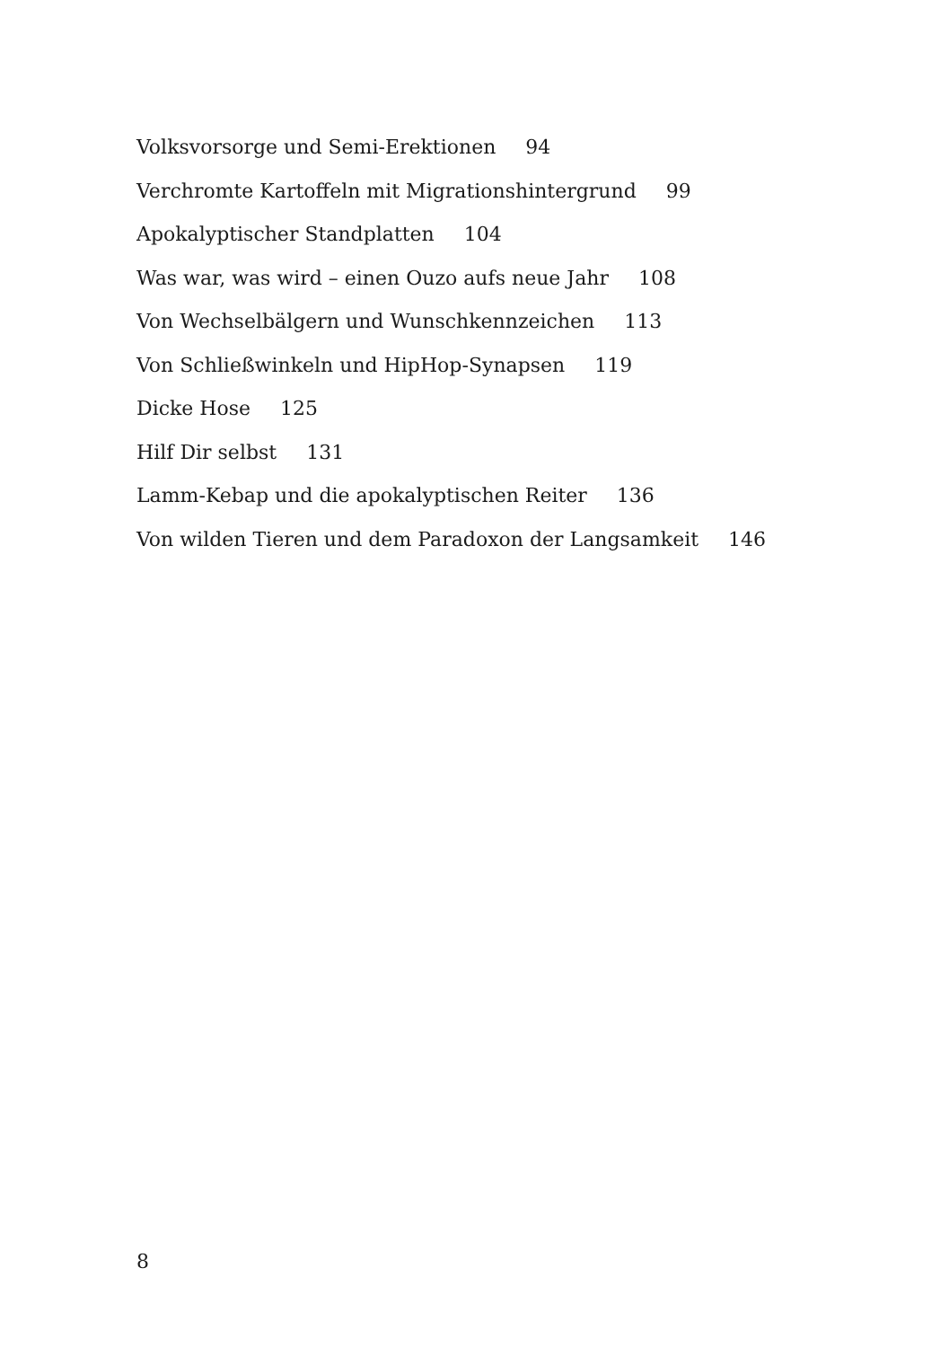Volksvorsorge und Semi-Erektionen 94
Verchromte Kartoffeln mit Migrationshintergrund 99
Apokalyptischer Standplatten 104
Was war, was wird – einen Ouzo aufs neue Jahr 108
Von Wechselbälgern und Wunschkennzeichen 113
Von Schließwinkeln und HipHop-Synapsen 119
Dicke Hose 125
Hilf Dir selbst 131
Lamm-Kebap und die apokalyptischen Reiter 136
Von wilden Tieren und dem Paradoxon der Langsamkeit 146
8